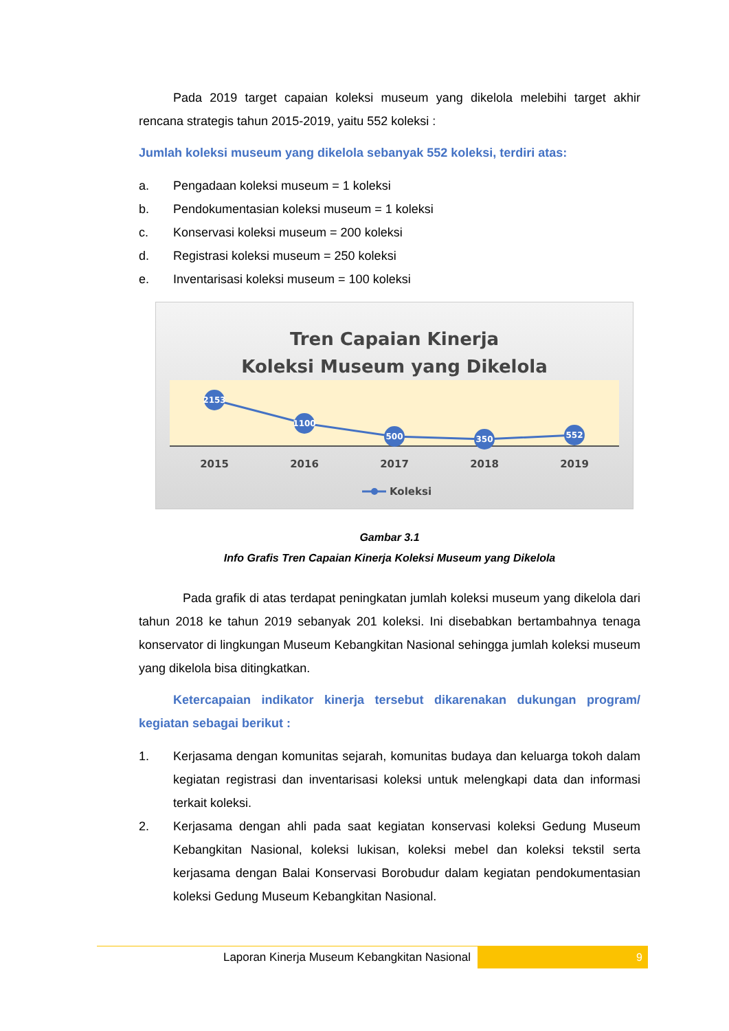Pada 2019 target capaian koleksi museum yang dikelola melebihi target akhir rencana strategis tahun 2015-2019, yaitu 552 koleksi :
Jumlah koleksi museum yang dikelola sebanyak 552 koleksi, terdiri atas:
a. Pengadaan koleksi museum = 1 koleksi
b. Pendokumentasian koleksi museum = 1 koleksi
c. Konservasi koleksi museum = 200 koleksi
d. Registrasi koleksi museum = 250 koleksi
e. Inventarisasi koleksi museum = 100 koleksi
Tren Capaian Kinerja
Koleksi Museum yang Dikelola
2153
1100
500
350
552
2015
2016
2017
2018
2019
Koleksi
Gambar 3.1
Info Grafis Tren Capaian Kinerja Koleksi Museum yang Dikelola
Pada grafik di atas terdapat peningkatan jumlah koleksi museum yang dikelola dari tahun 2018 ke tahun 2019 sebanyak 201 koleksi. Ini disebabkan bertambahnya tenaga konservator di lingkungan Museum Kebangkitan Nasional sehingga jumlah koleksi museum yang dikelola bisa ditingkatkan.
Ketercapaian indikator kinerja tersebut dikarenakan dukungan program/ kegiatan sebagai berikut :
1. Kerjasama dengan komunitas sejarah, komunitas budaya dan keluarga tokoh dalam kegiatan registrasi dan inventarisasi koleksi untuk melengkapi data dan informasi terkait koleksi.
2. Kerjasama dengan ahli pada saat kegiatan konservasi koleksi Gedung Museum Kebangkitan Nasional, koleksi lukisan, koleksi mebel dan koleksi tekstil serta kerjasama dengan Balai Konservasi Borobudur dalam kegiatan pendokumentasian koleksi Gedung Museum Kebangkitan Nasional.
Laporan Kinerja Museum Kebangkitan Nasional
9